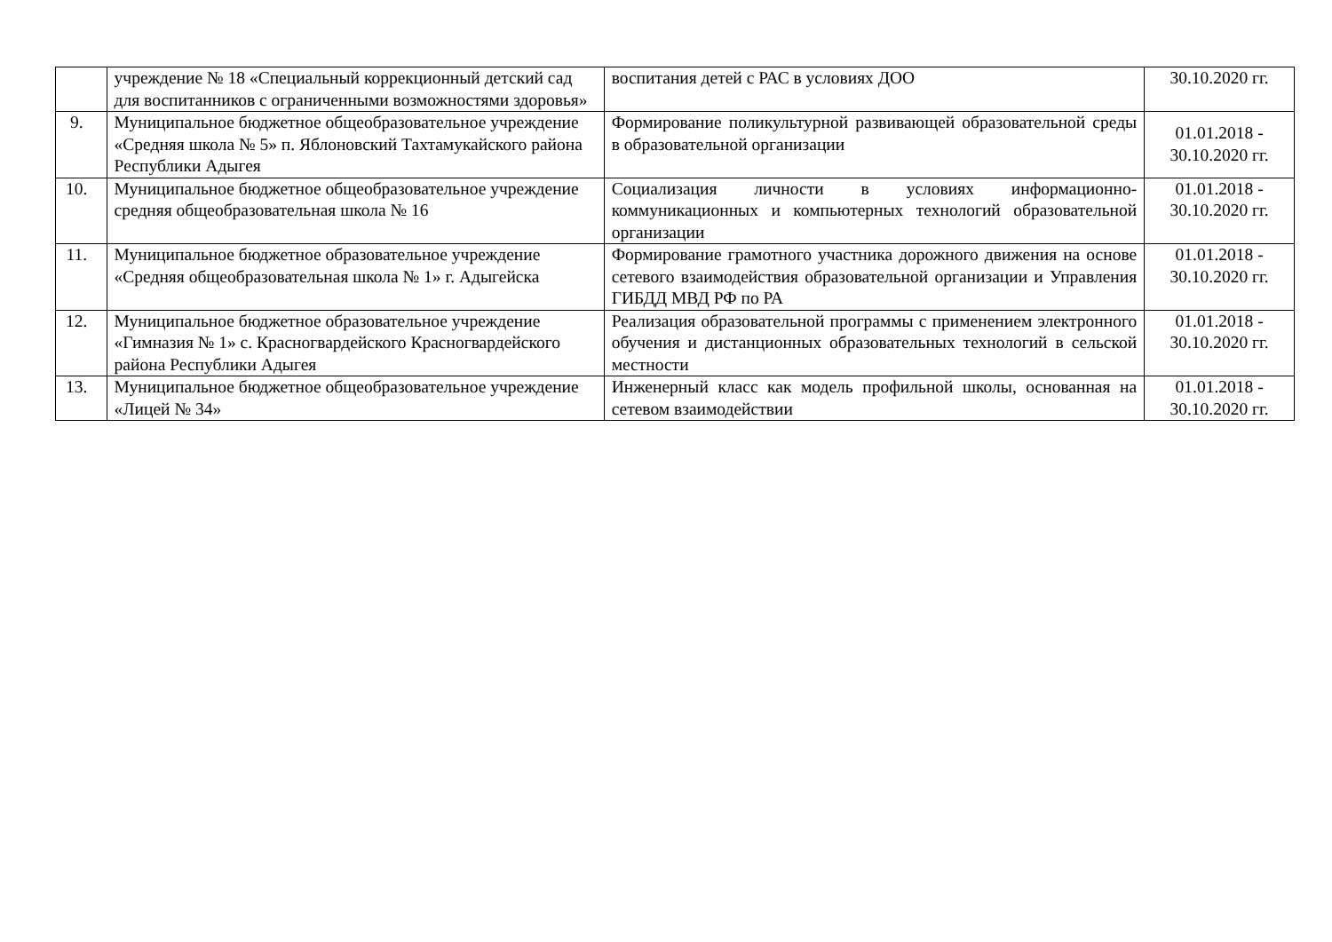| | учреждение № 18 «Специальный коррекционный детский сад для воспитанников с ограниченными возможностями здоровья» | воспитания детей с РАС в условиях ДОО | 30.10.2020 гг. |
| 9. | Муниципальное бюджетное общеобразовательное учреждение «Средняя школа № 5» п. Яблоновский Тахтамукайского района Республики Адыгея | Формирование поликультурной развивающей образовательной среды в образовательной организации | 01.01.2018 - 30.10.2020 гг. |
| 10. | Муниципальное бюджетное общеобразовательное учреждение средняя общеобразовательная школа № 16 | Социализация личности в условиях информационно-коммуникационных и компьютерных технологий образовательной организации | 01.01.2018 - 30.10.2020 гг. |
| 11. | Муниципальное бюджетное образовательное учреждение «Средняя общеобразовательная школа № 1» г. Адыгейска | Формирование грамотного участника дорожного движения на основе сетевого взаимодействия образовательной организации и Управления ГИБДД МВД РФ по РА | 01.01.2018 - 30.10.2020 гг. |
| 12. | Муниципальное бюджетное образовательное учреждение «Гимназия № 1» с. Красногвардейского Красногвардейского района Республики Адыгея | Реализация образовательной программы с применением электронного обучения и дистанционных образовательных технологий в сельской местности | 01.01.2018 - 30.10.2020 гг. |
| 13. | Муниципальное бюджетное общеобразовательное учреждение «Лицей № 34» | Инженерный класс как модель профильной школы, основанная на сетевом взаимодействии | 01.01.2018 - 30.10.2020 гг. |